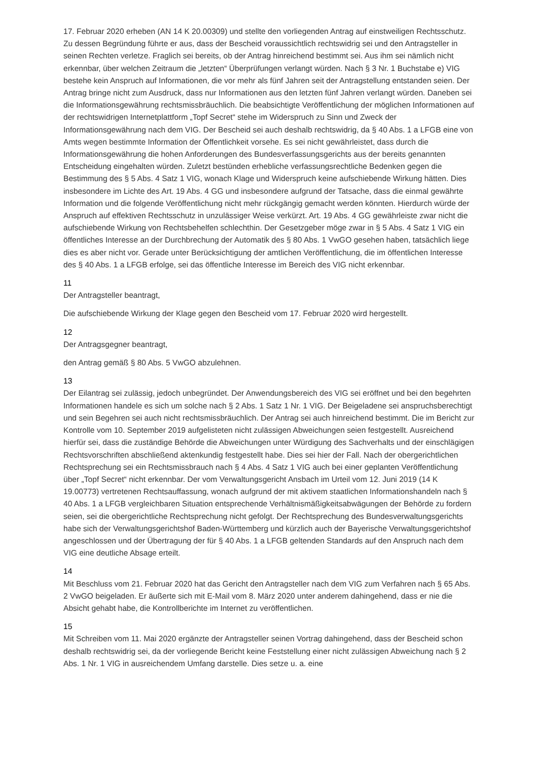17. Februar 2020 erheben (AN 14 K 20.00309) und stellte den vorliegenden Antrag auf einstweiligen Rechtsschutz. Zu dessen Begründung führte er aus, dass der Bescheid voraussichtlich rechtswidrig sei und den Antragsteller in seinen Rechten verletze. Fraglich sei bereits, ob der Antrag hinreichend bestimmt sei. Aus ihm sei nämlich nicht erkennbar, über welchen Zeitraum die „letzten“ Überprüfungen verlangt würden. Nach § 3 Nr. 1 Buchstabe e) VIG bestehe kein Anspruch auf Informationen, die vor mehr als fünf Jahren seit der Antragstellung entstanden seien. Der Antrag bringe nicht zum Ausdruck, dass nur Informationen aus den letzten fünf Jahren verlangt würden. Daneben sei die Informationsgewährung rechtsmissbräuchlich. Die beabsichtigte Veröffentlichung der möglichen Informationen auf der rechtswidrigen Internetplattform „Topf Secret“ stehe im Widerspruch zu Sinn und Zweck der Informationsgewährung nach dem VIG. Der Bescheid sei auch deshalb rechtswidrig, da § 40 Abs. 1 a LFGB eine von Amts wegen bestimmte Information der Öffentlichkeit vorsehe. Es sei nicht gewährleistet, dass durch die Informationsgewährung die hohen Anforderungen des Bundesverfassungsgerichts aus der bereits genannten Entscheidung eingehalten würden. Zuletzt bestünden erhebliche verfassungsrechtliche Bedenken gegen die Bestimmung des § 5 Abs. 4 Satz 1 VIG, wonach Klage und Widerspruch keine aufschiebende Wirkung hätten. Dies insbesondere im Lichte des Art. 19 Abs. 4 GG und insbesondere aufgrund der Tatsache, dass die einmal gewährte Information und die folgende Veröffentlichung nicht mehr rückgängig gemacht werden könnten. Hierdurch würde der Anspruch auf effektiven Rechtsschutz in unzulässiger Weise verkürzt. Art. 19 Abs. 4 GG gewährleiste zwar nicht die aufschiebende Wirkung von Rechtsbehelfen schlechthin. Der Gesetzgeber möge zwar in § 5 Abs. 4 Satz 1 VIG ein öffentliches Interesse an der Durchbrechung der Automatik des § 80 Abs. 1 VwGO gesehen haben, tatsächlich liege dies es aber nicht vor. Gerade unter Berücksichtigung der amtlichen Veröffentlichung, die im öffentlichen Interesse des § 40 Abs. 1 a LFGB erfolge, sei das öffentliche Interesse im Bereich des VIG nicht erkennbar.
11
Der Antragsteller beantragt,
Die aufschiebende Wirkung der Klage gegen den Bescheid vom 17. Februar 2020 wird hergestellt.
12
Der Antragsgegner beantragt,
den Antrag gemäß § 80 Abs. 5 VwGO abzulehnen.
13
Der Eilantrag sei zulässig, jedoch unbegründet. Der Anwendungsbereich des VIG sei eröffnet und bei den begehrten Informationen handele es sich um solche nach § 2 Abs. 1 Satz 1 Nr. 1 VIG. Der Beigeladene sei anspruchsberechtigt und sein Begehren sei auch nicht rechtsmissbräuchlich. Der Antrag sei auch hinreichend bestimmt. Die im Bericht zur Kontrolle vom 10. September 2019 aufgelisteten nicht zulässigen Abweichungen seien festgestellt. Ausreichend hierfür sei, dass die zuständige Behörde die Abweichungen unter Würdigung des Sachverhalts und der einschlägigen Rechtsvorschriften abschließend aktenkundig festgestellt habe. Dies sei hier der Fall. Nach der obergerichtlichen Rechtsprechung sei ein Rechtsmissbrauch nach § 4 Abs. 4 Satz 1 VIG auch bei einer geplanten Veröffentlichung über „Topf Secret“ nicht erkennbar. Der vom Verwaltungsgericht Ansbach im Urteil vom 12. Juni 2019 (14 K 19.00773) vertretenen Rechtsauffassung, wonach aufgrund der mit aktivem staatlichen Informationshandeln nach § 40 Abs. 1 a LFGB vergleichbaren Situation entsprechende Verhältnismäßigkeitsabwägungen der Behörde zu fordern seien, sei die obergerichtliche Rechtsprechung nicht gefolgt. Der Rechtsprechung des Bundesverwaltungsgerichts habe sich der Verwaltungsgerichtshof Baden-Württemberg und kürzlich auch der Bayerische Verwaltungsgerichtshof angeschlossen und der Übertragung der für § 40 Abs. 1 a LFGB geltenden Standards auf den Anspruch nach dem VIG eine deutliche Absage erteilt.
14
Mit Beschluss vom 21. Februar 2020 hat das Gericht den Antragsteller nach dem VIG zum Verfahren nach § 65 Abs. 2 VwGO beigeladen. Er äußerte sich mit E-Mail vom 8. März 2020 unter anderem dahingehend, dass er nie die Absicht gehabt habe, die Kontrollberichte im Internet zu veröffentlichen.
15
Mit Schreiben vom 11. Mai 2020 ergänzte der Antragsteller seinen Vortrag dahingehend, dass der Bescheid schon deshalb rechtswidrig sei, da der vorliegende Bericht keine Feststellung einer nicht zulässigen Abweichung nach § 2 Abs. 1 Nr. 1 VIG in ausreichendem Umfang darstelle. Dies setze u. a. eine